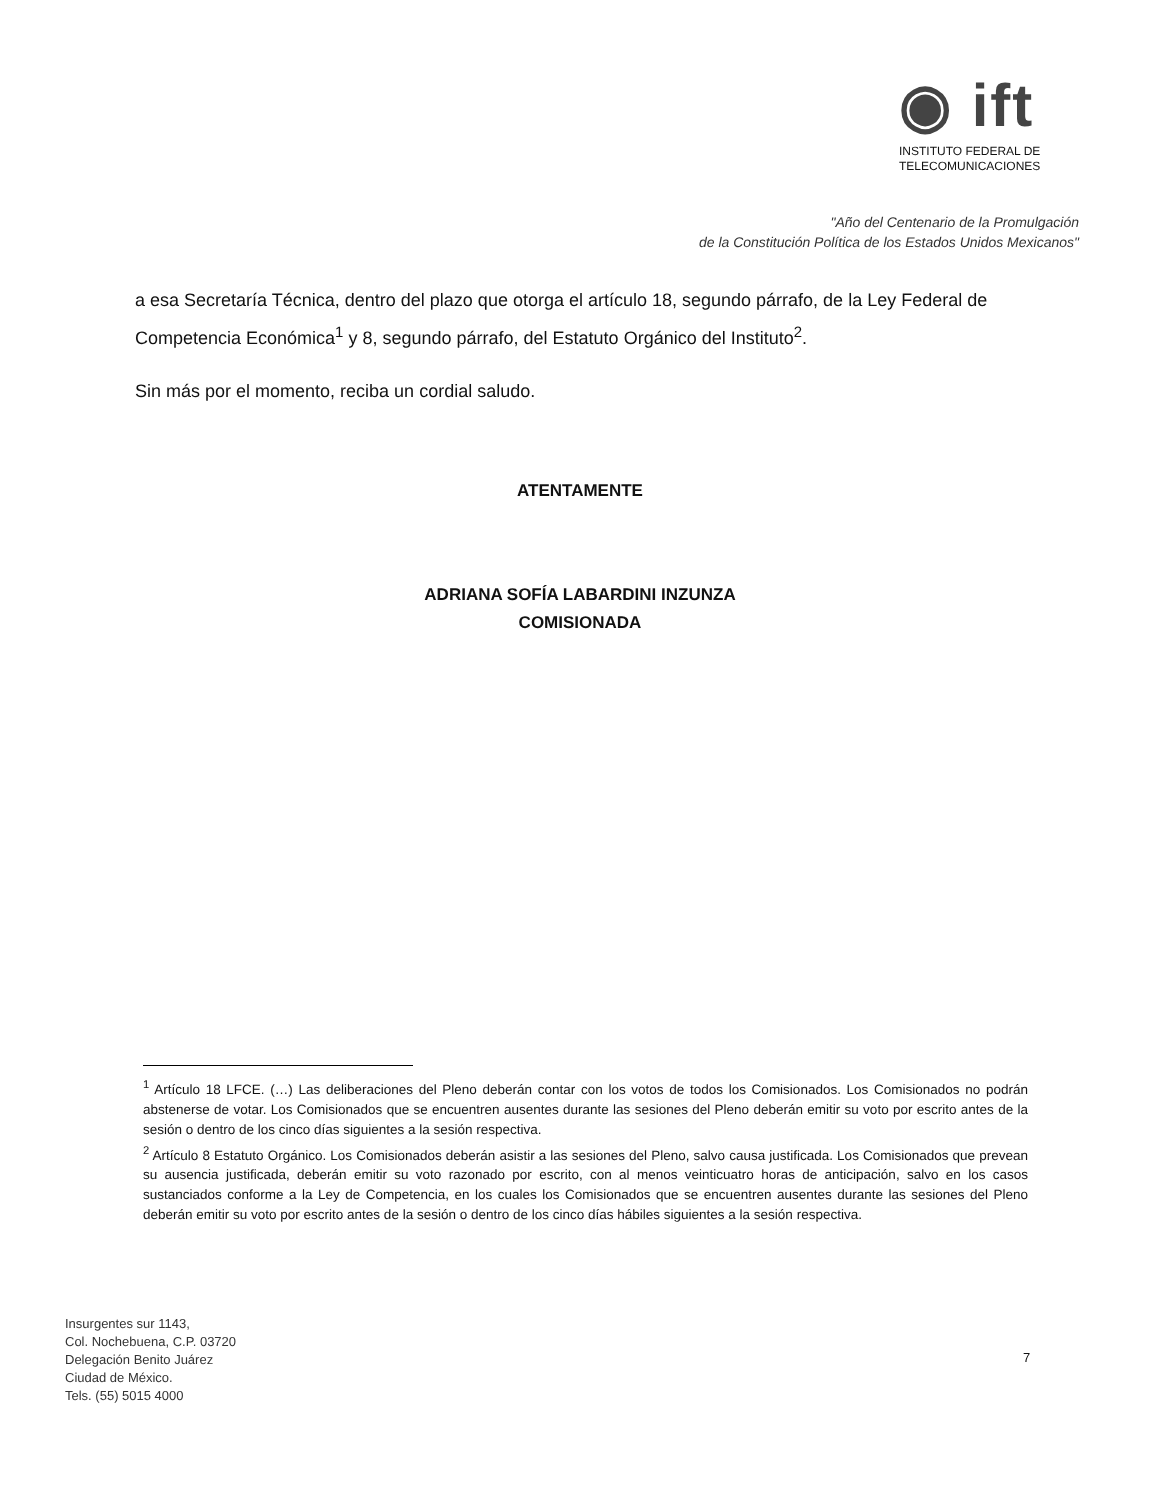◉ ift
INSTITUTO FEDERAL DE
TELECOMUNICACIONES
"Año del Centenario de la Promulgación
de la Constitución Política de los Estados Unidos Mexicanos"
a esa Secretaría Técnica, dentro del plazo que otorga el artículo 18, segundo párrafo, de la Ley Federal de Competencia Económica<sup>1</sup> y 8, segundo párrafo, del Estatuto Orgánico del Instituto<sup>2</sup>.
Sin más por el momento, reciba un cordial saludo.
ATENTAMENTE
ADRIANA SOFÍA LABARDINI INZUNZA
COMISIONADA
<sup>1</sup> Artículo 18 LFCE. (…) Las deliberaciones del Pleno deberán contar con los votos de todos los Comisionados. Los Comisionados no podrán abstenerse de votar. Los Comisionados que se encuentren ausentes durante las sesiones del Pleno deberán emitir su voto por escrito antes de la sesión o dentro de los cinco días siguientes a la sesión respectiva.
<sup>2</sup> Artículo 8 Estatuto Orgánico. Los Comisionados deberán asistir a las sesiones del Pleno, salvo causa justificada. Los Comisionados que prevean su ausencia justificada, deberán emitir su voto razonado por escrito, con al menos veinticuatro horas de anticipación, salvo en los casos sustanciados conforme a la Ley de Competencia, en los cuales los Comisionados que se encuentren ausentes durante las sesiones del Pleno deberán emitir su voto por escrito antes de la sesión o dentro de los cinco días hábiles siguientes a la sesión respectiva.
Insurgentes sur 1143,
Col. Nochebuena, C.P. 03720
Delegación Benito Juárez
Ciudad de México.
Tels. (55) 5015 4000
7